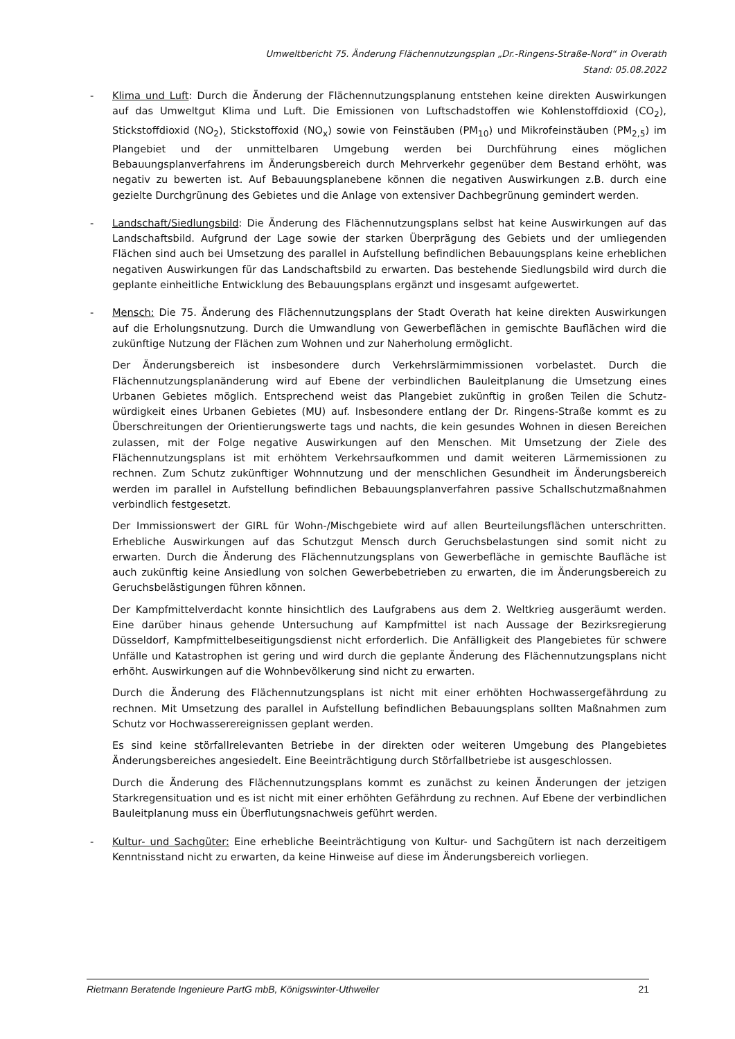Umweltbericht 75. Änderung Flächennutzungsplan „Dr.-Ringens-Straße-Nord“ in Overath
Stand: 05.08.2022
- Klima und Luft: Durch die Änderung der Flächennutzungsplanung entstehen keine direkten Auswirkungen auf das Umweltgut Klima und Luft. Die Emissionen von Luftschadstoffen wie Kohlenstoffdioxid (CO<sub>2</sub>), Stickstoffdioxid (NO<sub>2</sub>), Stickstoffoxid (NO<sub>x</sub>) sowie von Feinstäuben (PM<sub>10</sub>) und Mikrofeinstäuben (PM<sub>2,5</sub>) im Plangebiet und der unmittelbaren Umgebung werden bei Durchführung eines möglichen Bebauungsplanverfahrens im Änderungsbereich durch Mehrverkehr gegenüber dem Bestand erhöht, was negativ zu bewerten ist. Auf Bebauungsplanebene können die negativen Auswirkungen z.B. durch eine gezielte Durchgrünung des Gebietes und die Anlage von extensiver Dachbegrünung gemindert werden.
- Landschaft/Siedlungsbild: Die Änderung des Flächennutzungsplans selbst hat keine Auswirkungen auf das Landschaftsbild. Aufgrund der Lage sowie der starken Überprägung des Gebiets und der umliegenden Flächen sind auch bei Umsetzung des parallel in Aufstellung befindlichen Bebauungsplans keine erheblichen negativen Auswirkungen für das Landschaftsbild zu erwarten. Das bestehende Siedlungsbild wird durch die geplante einheitliche Entwicklung des Bebauungsplans ergänzt und insgesamt aufgewertet.
- Mensch: Die 75. Änderung des Flächennutzungsplans der Stadt Overath hat keine direkten Auswirkungen auf die Erholungsnutzung. Durch die Umwandlung von Gewerbeflächen in gemischte Bauflächen wird die zukünftige Nutzung der Flächen zum Wohnen und zur Naherholung ermöglicht.
Der Änderungsbereich ist insbesondere durch Verkehrslärmimmissionen vorbelastet. Durch die Flächennutzungsplanänderung wird auf Ebene der verbindlichen Bauleitplanung die Umsetzung eines Urbanen Gebietes möglich. Entsprechend weist das Plangebiet zukünftig in großen Teilen die Schutz-würdigkeit eines Urbanen Gebietes (MU) auf. Insbesondere entlang der Dr. Ringens-Straße kommt es zu Überschreitungen der Orientierungswerte tags und nachts, die kein gesundes Wohnen in diesen Bereichen zulassen, mit der Folge negative Auswirkungen auf den Menschen. Mit Umsetzung der Ziele des Flächennutzungsplans ist mit erhöhtem Verkehrsaufkommen und damit weiteren Lärmemissionen zu rechnen. Zum Schutz zukünftiger Wohnnutzung und der menschlichen Gesundheit im Änderungsbereich werden im parallel in Aufstellung befindlichen Bebauungsplanverfahren passive Schallschutzmaßnahmen verbindlich festgesetzt.
Der Immissionswert der GIRL für Wohn-/Mischgebiete wird auf allen Beurteilungsflächen unterschritten. Erhebliche Auswirkungen auf das Schutzgut Mensch durch Geruchsbelastungen sind somit nicht zu erwarten. Durch die Änderung des Flächennutzungsplans von Gewerbefläche in gemischte Baufläche ist auch zukünftig keine Ansiedlung von solchen Gewerbebetrieben zu erwarten, die im Änderungsbereich zu Geruchsbelästigungen führen können.
Der Kampfmittelverdacht konnte hinsichtlich des Laufgrabens aus dem 2. Weltkrieg ausgeräumt werden. Eine darüber hinaus gehende Untersuchung auf Kampfmittel ist nach Aussage der Bezirksregierung Düsseldorf, Kampfmittelbeseitigungsdienst nicht erforderlich. Die Anfälligkeit des Plangebietes für schwere Unfälle und Katastrophen ist gering und wird durch die geplante Änderung des Flächennutzungsplans nicht erhöht. Auswirkungen auf die Wohnbevölkerung sind nicht zu erwarten.
Durch die Änderung des Flächennutzungsplans ist nicht mit einer erhöhten Hochwassergefährdung zu rechnen. Mit Umsetzung des parallel in Aufstellung befindlichen Bebauungsplans sollten Maßnahmen zum Schutz vor Hochwasserereignissen geplant werden.
Es sind keine störfallrelevanten Betriebe in der direkten oder weiteren Umgebung des Plangebietes Änderungsbereiches angesiedelt. Eine Beeinträchtigung durch Störfallbetriebe ist ausgeschlossen.
Durch die Änderung des Flächennutzungsplans kommt es zunächst zu keinen Änderungen der jetzigen Starkregensituation und es ist nicht mit einer erhöhten Gefährdung zu rechnen. Auf Ebene der verbindlichen Bauleitplanung muss ein Überflutungsnachweis geführt werden.
- Kultur- und Sachgüter: Eine erhebliche Beeinträchtigung von Kultur- und Sachgütern ist nach derzeitigem Kenntnisstand nicht zu erwarten, da keine Hinweise auf diese im Änderungsbereich vorliegen.
Rietmann Beratende Ingenieure PartG mbB, Königswinter-Uthweiler 21